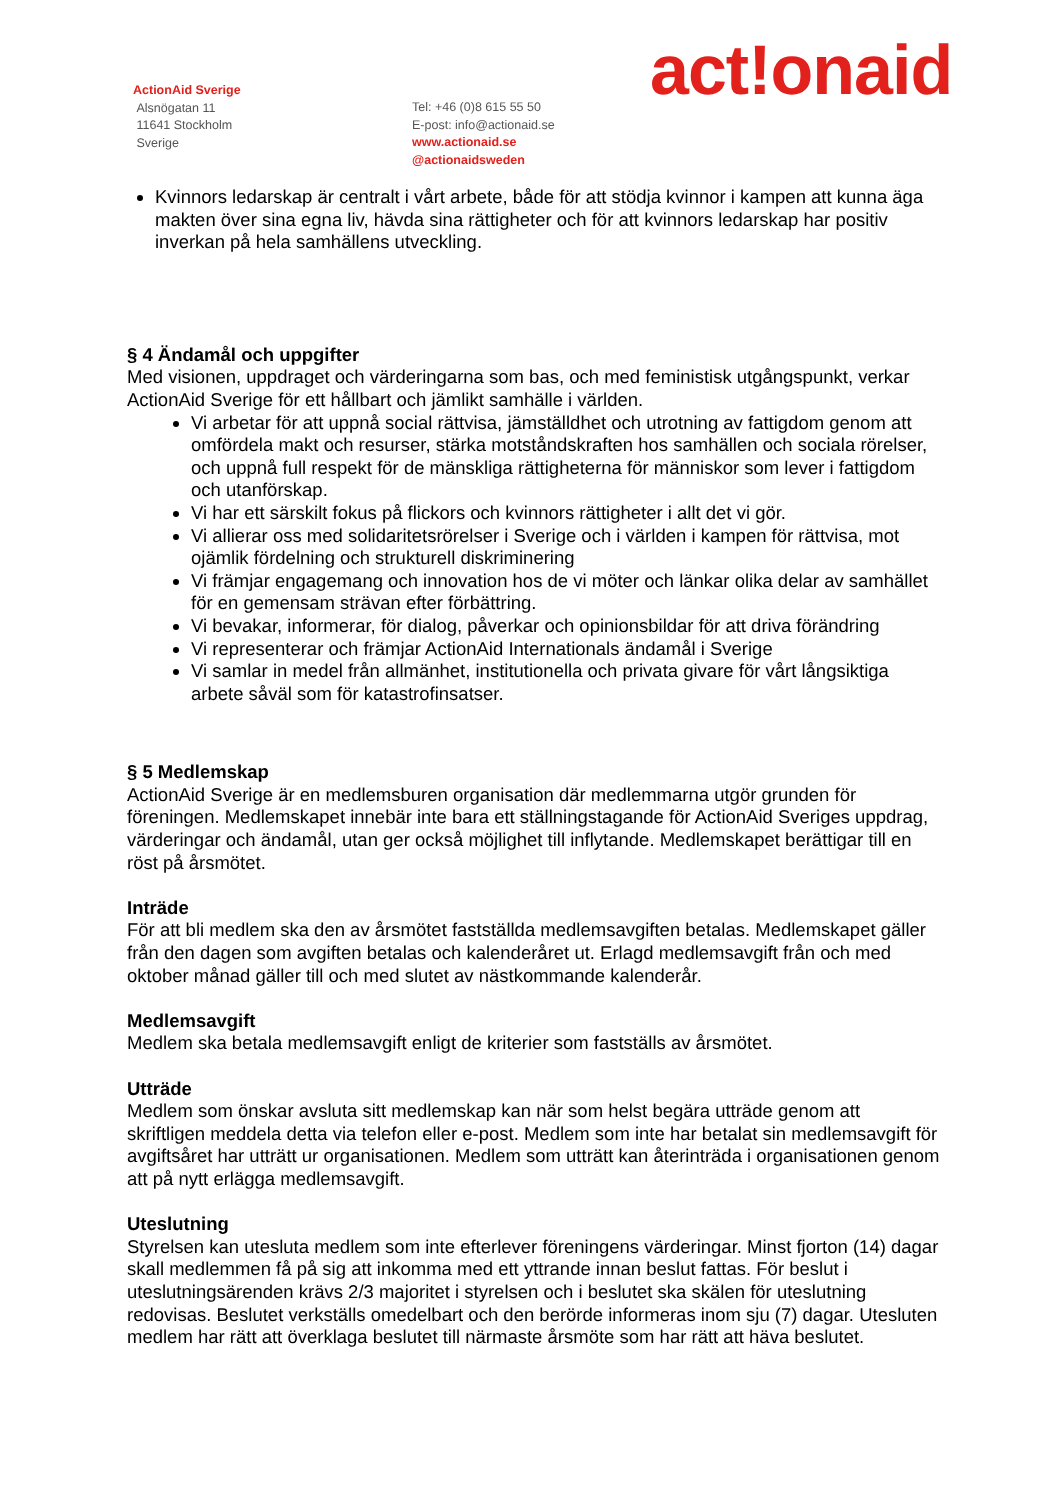ActionAid Sverige
Alsnögatan 11
11641 Stockholm
Sverige
Tel: +46 (0)8 615 55 50
E-post: info@actionaid.se
www.actionaid.se
@actionaidsweden
act!onaid
Kvinnors ledarskap är centralt i vårt arbete, både för att stödja kvinnor i kampen att kunna äga makten över sina egna liv, hävda sina rättigheter och för att kvinnors ledarskap har positiv inverkan på hela samhällens utveckling.
§ 4 Ändamål och uppgifter
Med visionen, uppdraget och värderingarna som bas, och med feministisk utgångspunkt, verkar ActionAid Sverige för ett hållbart och jämlikt samhälle i världen.
Vi arbetar för att uppnå social rättvisa, jämställdhet och utrotning av fattigdom genom att omfördela makt och resurser, stärka motståndskraften hos samhällen och sociala rörelser, och uppnå full respekt för de mänskliga rättigheterna för människor som lever i fattigdom och utanförskap.
Vi har ett särskilt fokus på flickors och kvinnors rättigheter i allt det vi gör.
Vi allierar oss med solidaritetsrörelser i Sverige och i världen i kampen för rättvisa, mot ojämlik fördelning och strukturell diskriminering
Vi främjar engagemang och innovation hos de vi möter och länkar olika delar av samhället för en gemensam strävan efter förbättring.
Vi bevakar, informerar, för dialog, påverkar och opinionsbildar för att driva förändring
Vi representerar och främjar ActionAid Internationals ändamål i Sverige
Vi samlar in medel från allmänhet, institutionella och privata givare för vårt långsiktiga arbete såväl som för katastrofinsatser.
§ 5 Medlemskap
ActionAid Sverige är en medlemsburen organisation där medlemmarna utgör grunden för föreningen. Medlemskapet innebär inte bara ett ställningstagande för ActionAid Sveriges uppdrag, värderingar och ändamål, utan ger också möjlighet till inflytande. Medlemskapet berättigar till en röst på årsmötet.
Inträde
För att bli medlem ska den av årsmötet fastställda medlemsavgiften betalas. Medlemskapet gäller från den dagen som avgiften betalas och kalenderåret ut. Erlagd medlemsavgift från och med oktober månad gäller till och med slutet av nästkommande kalenderår.
Medlemsavgift
Medlem ska betala medlemsavgift enligt de kriterier som fastställs av årsmötet.
Utträde
Medlem som önskar avsluta sitt medlemskap kan när som helst begära utträde genom att skriftligen meddela detta via telefon eller e-post. Medlem som inte har betalat sin medlemsavgift för avgiftsåret har utträtt ur organisationen. Medlem som utträtt kan återinträda i organisationen genom att på nytt erlägga medlemsavgift.
Uteslutning
Styrelsen kan utesluta medlem som inte efterlever föreningens värderingar. Minst fjorton (14) dagar skall medlemmen få på sig att inkomma med ett yttrande innan beslut fattas. För beslut i uteslutningsärenden krävs 2/3 majoritet i styrelsen och i beslutet ska skälen för uteslutning redovisas. Beslutet verkställs omedelbart och den berörde informeras inom sju (7) dagar. Utesluten medlem har rätt att överklaga beslutet till närmaste årsmöte som har rätt att häva beslutet.